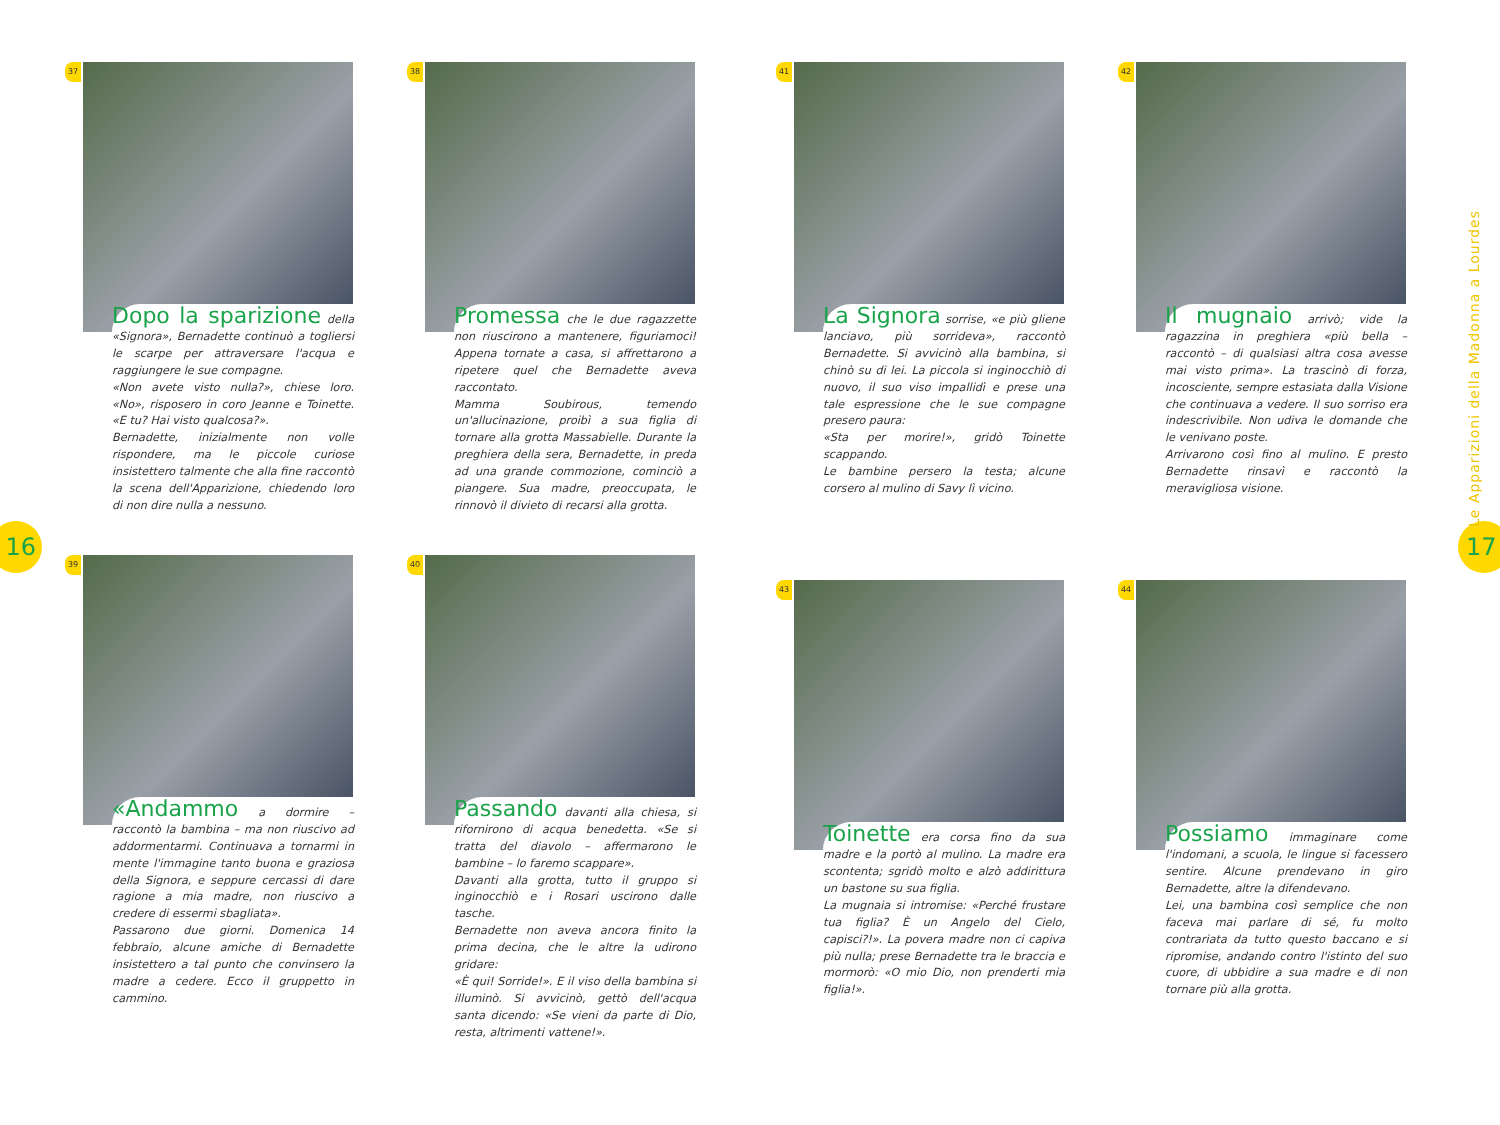37
Dopo la sparizione della «Signora», Bernadette continuò a togliersi le scarpe per attraversare l'acqua e raggiungere le sue compagne.
«Non avete visto nulla?», chiese loro. «No», risposero in coro Jeanne e Toinette. «E tu? Hai visto qualcosa?».
Bernadette, inizialmente non volle rispondere, ma le piccole curiose insistettero talmente che alla fine raccontò la scena dell'Apparizione, chiedendo loro di non dire nulla a nessuno.
38
Promessa che le due ragazzette non riuscirono a mantenere, figuriamoci! Appena tornate a casa, si affrettarono a ripetere quel che Bernadette aveva raccontato.
Mamma Soubirous, temendo un'allucinazione, proibì a sua figlia di tornare alla grotta Massabielle. Durante la preghiera della sera, Bernadette, in preda ad una grande commozione, cominciò a piangere. Sua madre, preoccupata, le rinnovò il divieto di recarsi alla grotta.
39
«Andammo a dormire – raccontò la bambina – ma non riuscivo ad addormentarmi. Continuava a tornarmi in mente l'immagine tanto buona e graziosa della Signora, e seppure cercassi di dare ragione a mia madre, non riuscivo a credere di essermi sbagliata».
Passarono due giorni. Domenica 14 febbraio, alcune amiche di Bernadette insistettero a tal punto che convinsero la madre a cedere. Ecco il gruppetto in cammino.
40
Passando davanti alla chiesa, si rifornirono di acqua benedetta. «Se si tratta del diavolo – affermarono le bambine – lo faremo scappare».
Davanti alla grotta, tutto il gruppo si inginocchiò e i Rosari uscirono dalle tasche.
Bernadette non aveva ancora finito la prima decina, che le altre la udirono gridare:
«È qui! Sorride!». E il viso della bambina si illuminò. Si avvicinò, gettò dell'acqua santa dicendo: «Se vieni da parte di Dio, resta, altrimenti vattene!».
41
La Signora sorrise, «e più gliene lanciavo, più sorrideva», raccontò Bernadette. Si avvicinò alla bambina, si chinò su di lei. La piccola si inginocchiò di nuovo, il suo viso impallidì e prese una tale espressione che le sue compagne presero paura:
«Sta per morire!», gridò Toinette scappando.
Le bambine persero la testa; alcune corsero al mulino di Savy lì vicino.
42
Il mugnaio arrivò; vide la ragazzina in preghiera «più bella – raccontò – di qualsiasi altra cosa avesse mai visto prima». La trascinò di forza, incosciente, sempre estasiata dalla Visione che continuava a vedere. Il suo sorriso era indescrivibile. Non udiva le domande che le venivano poste.
Arrivarono così fino al mulino. E presto Bernadette rinsavì e raccontò la meravigliosa visione.
43
Toinette era corsa fino da sua madre e la portò al mulino. La madre era scontenta; sgridò molto e alzò addirittura un bastone su sua figlia.
La mugnaia si intromise: «Perché frustare tua figlia? È un Angelo del Cielo, capisci?!». La povera madre non ci capiva più nulla; prese Bernadette tra le braccia e mormorò: «O mio Dio, non prenderti mia figlia!».
44
Possiamo immaginare come l'indomani, a scuola, le lingue si facessero sentire. Alcune prendevano in giro Bernadette, altre la difendevano.
Lei, una bambina così semplice che non faceva mai parlare di sé, fu molto contrariata da tutto questo baccano e si ripromise, andando contro l'istinto del suo cuore, di ubbidire a sua madre e di non tornare più alla grotta.
16 17
Le Apparizioni della Madonna a Lourdes